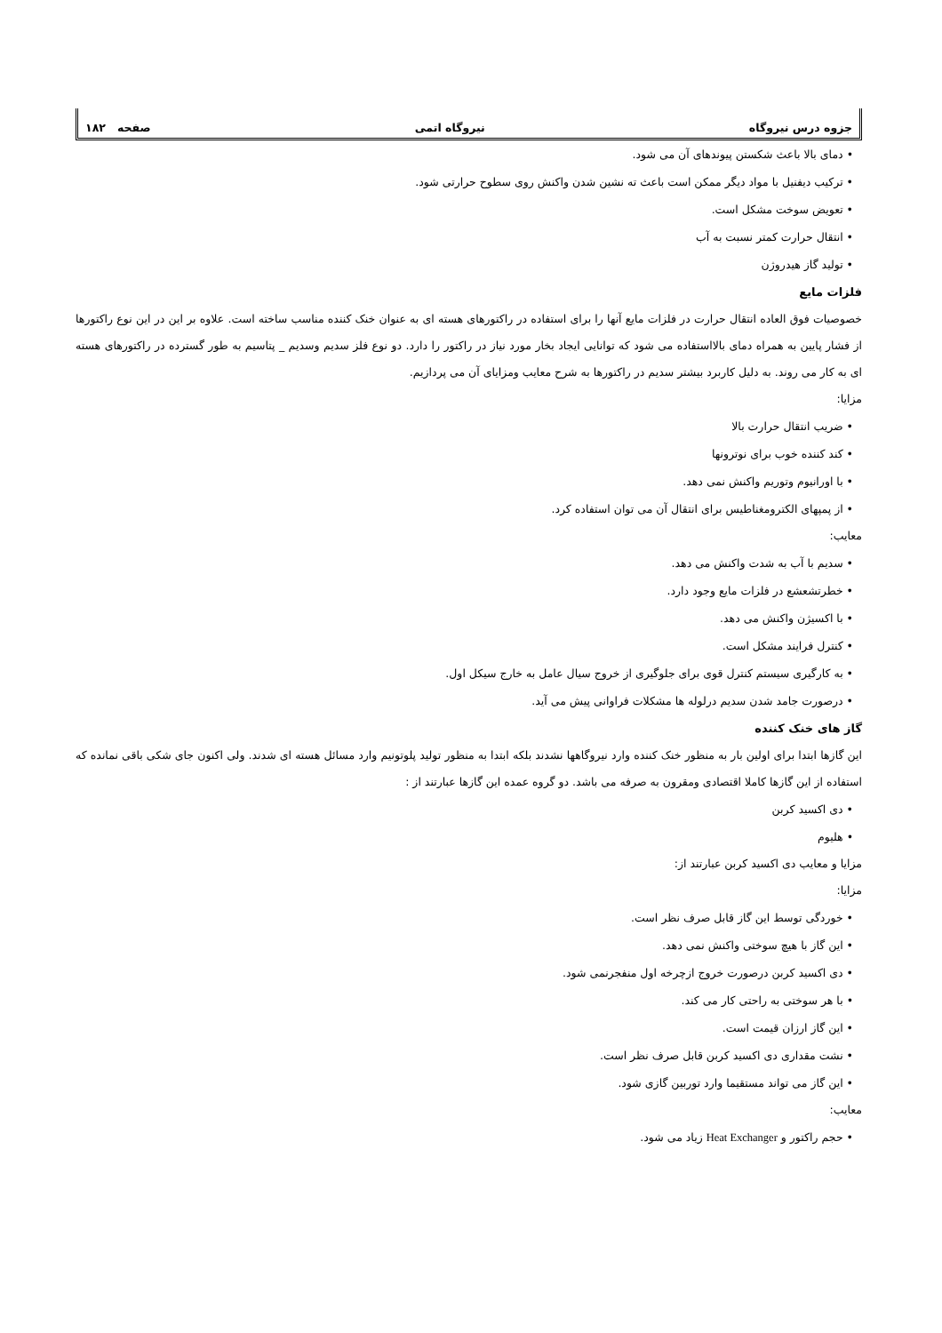جزوه درس نیروگاه نیروگاه اتمی صفحه ۱۸۲
• دمای بالا باعث شکستن پیوندهای آن می شود.
• ترکیب دیفنیل با مواد دیگر ممکن است باعث ته نشین شدن واکنش روی سطوح حرارتی شود.
• تعویض سوخت مشکل است.
• انتقال حرارت کمتر نسبت به آب
• تولید گاز هیدروژن
فلزات مایع
خصوصیات فوق العاده انتقال حرارت در فلزات مایع آنها را برای استفاده در راکتورهای هسته ای به عنوان خنک کننده مناسب ساخته است. علاوه بر این در این نوع راکتورها از فشار پایین به همراه دمای بالااستفاده می شود که توانایی ایجاد بخار مورد نیاز در راکتور را دارد. دو نوع فلز سدیم وسدیم _ پتاسیم به طور گسترده در راکتورهای هسته ای به کار می روند. به دلیل کاربرد بیشتر سدیم در راکتورها به شرح معایب ومزایای آن می پردازیم.
مزایا:
• ضریب انتقال حرارت بالا
• کند کننده خوب برای نوترونها
• با اورانیوم وتوریم واکنش نمی دهد.
• از پمپهای الکترومغناطیس برای انتقال آن می توان استفاده کرد.
معایب:
• سدیم با آب به شدت واکنش می دهد.
• خطرتشعشع در فلزات مایع وجود دارد.
• با اکسیژن واکنش می دهد.
• کنترل فرایند مشکل است.
• به کارگیری سیستم کنترل قوی برای جلوگیری از خروج سیال عامل به خارج سیکل اول.
• درصورت جامد شدن سدیم درلوله ها مشکلات فراوانی پیش می آید.
گاز های خنک کننده
این گازها ابتدا برای اولین بار به منظور خنک کننده وارد نیروگاهها نشدند بلکه ابتدا به منظور تولید پلوتونیم وارد مسائل هسته ای شدند. ولی اکنون جای شکی باقی نمانده که استفاده از این گازها کاملا اقتصادی ومقرون به صرفه می باشد. دو گروه عمده این گازها عبارتند از :
• دی اکسید کربن
• هلیوم
مزایا و معایب دی اکسید کربن عبارتند از:
مزایا:
• خوردگی توسط این گاز قابل صرف نظر است.
• این گاز با هیچ سوختی واکنش نمی دهد.
• دی اکسید کربن درصورت خروج ازچرخه اول منفجرنمی شود.
• با هر سوختی به راحتی کار می کند.
• این گاز ارزان قیمت است.
• نشت مقداری دی اکسید کربن قابل صرف نظر است.
• این گاز می تواند مستقیما وارد توربین گازی شود.
معایب:
• حجم راکتور و Heat Exchanger زیاد می شود.